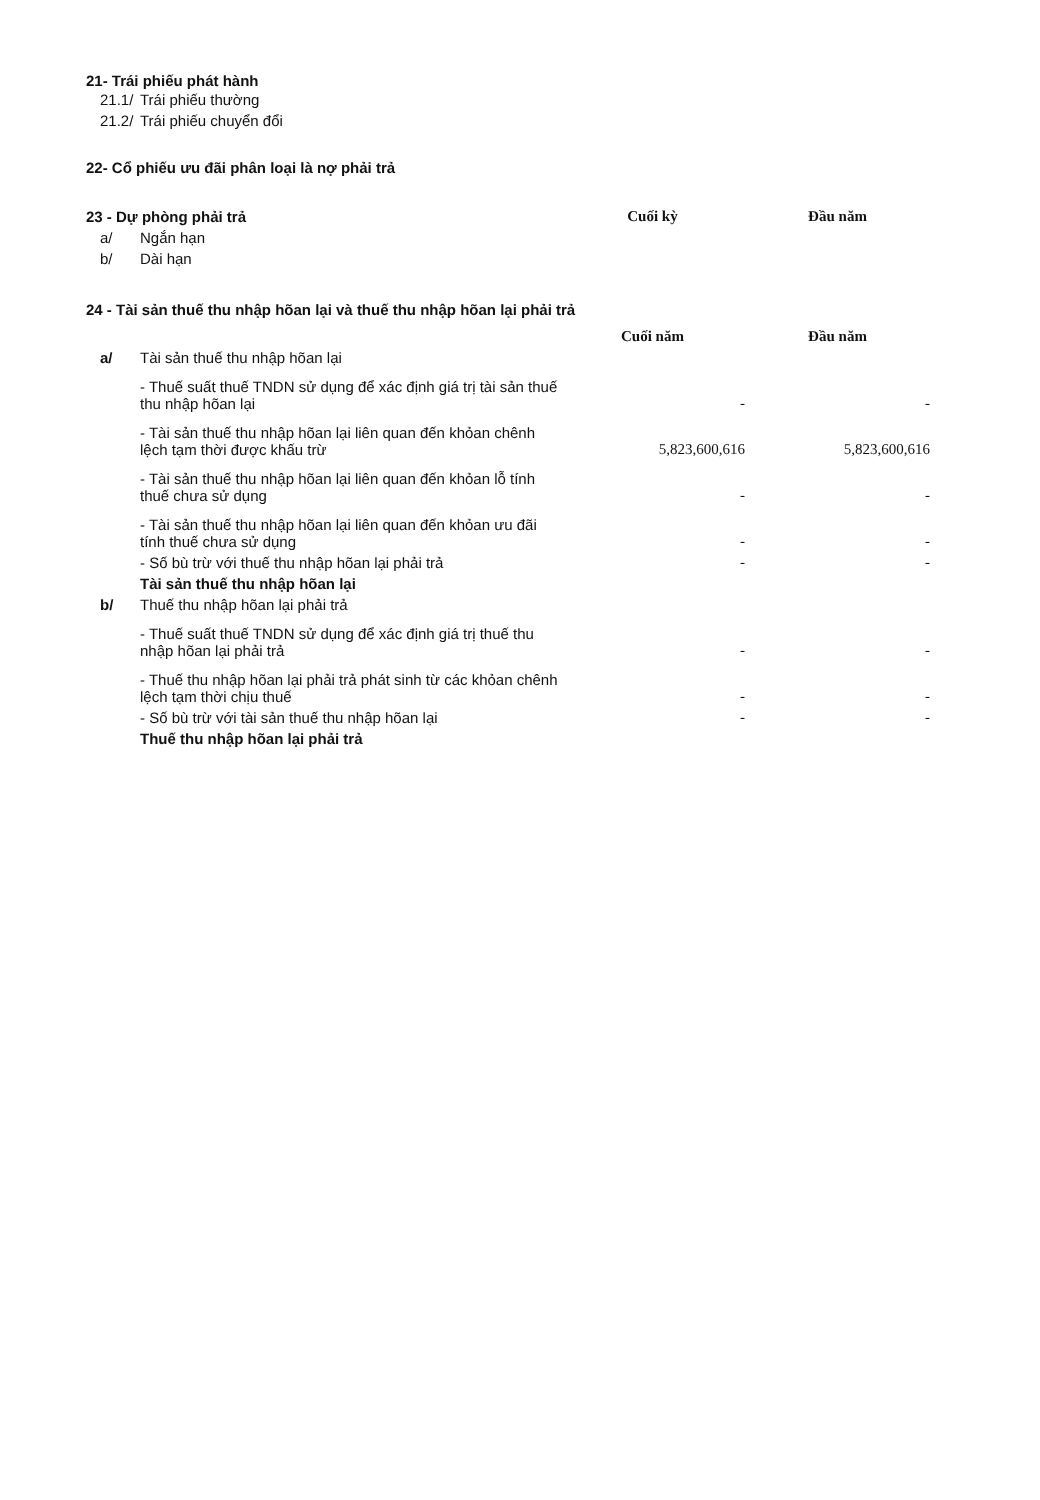21- Trái phiếu phát hành
| 21.1/ | Trái phiếu thường |
| 21.2/ | Trái phiếu chuyển đổi |
22- Cổ phiếu ưu đãi phân loại là nợ phải trả
| 23 - Dự phòng phải trả | | Cuối kỳ | Đầu năm |
| a/ | Ngắn hạn | | |
| b/ | Dài hạn | | |
24 - Tài sản thuế thu nhập hõan lại và thuế thu nhập hõan lại phải trả
| | | Cuối năm | Đầu năm |
| a/ | Tài sản thuế thu nhập hõan lại | | |
| | - Thuế suất thuế TNDN sử dụng để xác định giá trị tài sản thuế thu nhập hõan lại | - | - |
| | - Tài sản thuế thu nhập hõan lại liên quan đến khỏan chênh lệch tạm thời được khấu trừ | 5,823,600,616 | 5,823,600,616 |
| | - Tài sản thuế thu nhập hõan lại liên quan đến khỏan lỗ tính thuế chưa sử dụng | - | - |
| | - Tài sản thuế thu nhập hõan lại liên quan đến khỏan ưu đãi tính thuế chưa sử dụng | - | - |
| | - Số bù trừ với thuế thu nhập hõan lại phải trả | - | - |
| | Tài sản thuế thu nhập hõan lại | | |
| b/ | Thuế thu nhập hõan lại phải trả | | |
| | - Thuế suất thuế TNDN sử dụng để xác định giá trị thuế thu nhập hõan lại phải trả | - | - |
| | - Thuế thu nhập hõan lại phải trả phát sinh từ các khỏan chênh lệch tạm thời chịu thuế | - | - |
| | - Số bù trừ với tài sản thuế thu nhập hõan lại | - | - |
| | Thuế thu nhập hõan lại phải trả | | |